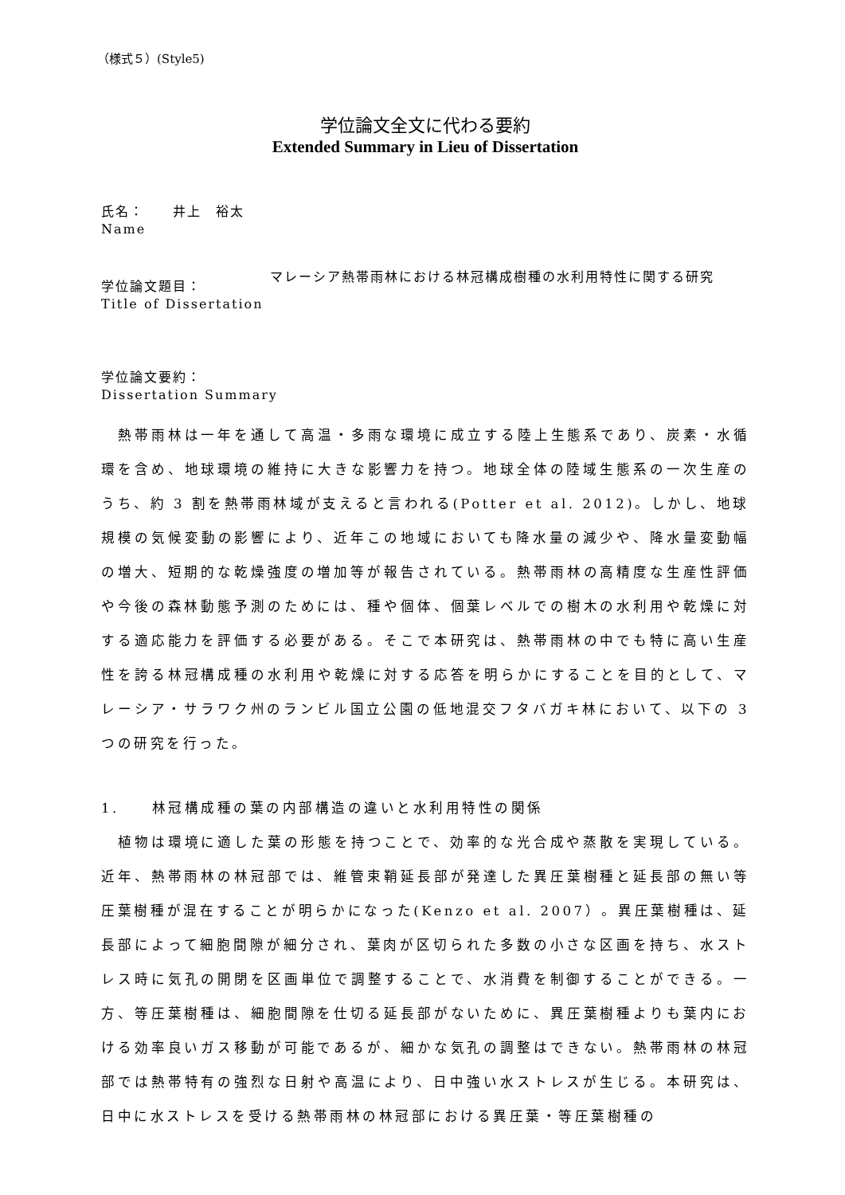（様式５）(Style5)
学位論文全文に代わる要約
Extended Summary in Lieu of Dissertation
氏名：　　井上　裕太
Name
学位論文題目：
Title of Dissertation
マレーシア熱帯雨林における林冠構成樹種の水利用特性に関する研究
学位論文要約：
Dissertation Summary
　熱帯雨林は一年を通して高温・多雨な環境に成立する陸上生態系であり、炭素・水循環を含め、地球環境の維持に大きな影響力を持つ。地球全体の陸域生態系の一次生産のうち、約 3 割を熱帯雨林域が支えると言われる(Potter et al. 2012)。しかし、地球規模の気候変動の影響により、近年この地域においても降水量の減少や、降水量変動幅の増大、短期的な乾燥強度の増加等が報告されている。熱帯雨林の高精度な生産性評価や今後の森林動態予測のためには、種や個体、個葉レベルでの樹木の水利用や乾燥に対する適応能力を評価する必要がある。そこで本研究は、熱帯雨林の中でも特に高い生産性を誇る林冠構成種の水利用や乾燥に対する応答を明らかにすることを目的として、マレーシア・サラワク州のランビル国立公園の低地混交フタバガキ林において、以下の 3 つの研究を行った。
1.　　林冠構成種の葉の内部構造の違いと水利用特性の関係
　植物は環境に適した葉の形態を持つことで、効率的な光合成や蒸散を実現している。近年、熱帯雨林の林冠部では、維管束鞘延長部が発達した異圧葉樹種と延長部の無い等圧葉樹種が混在することが明らかになった(Kenzo et al. 2007）。異圧葉樹種は、延長部によって細胞間隙が細分され、葉肉が区切られた多数の小さな区画を持ち、水ストレス時に気孔の開閉を区画単位で調整することで、水消費を制御することができる。一方、等圧葉樹種は、細胞間隙を仕切る延長部がないために、異圧葉樹種よりも葉内における効率良いガス移動が可能であるが、細かな気孔の調整はできない。熱帯雨林の林冠部では熱帯特有の強烈な日射や高温により、日中強い水ストレスが生じる。本研究は、日中に水ストレスを受ける熱帯雨林の林冠部における異圧葉・等圧葉樹種の